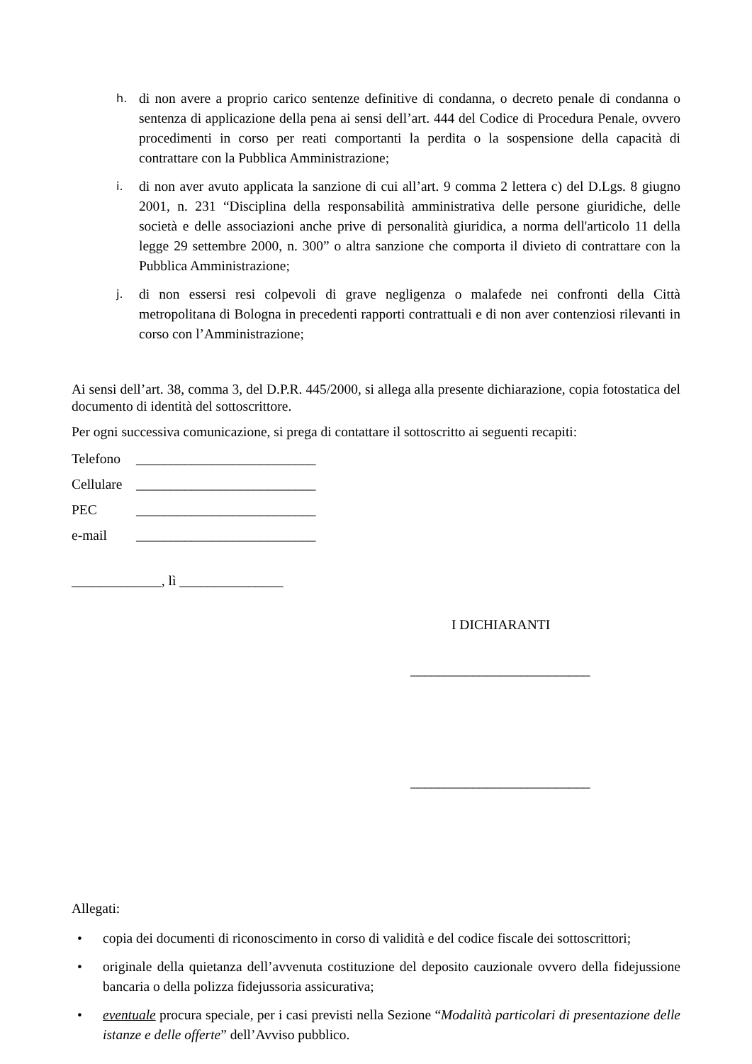h. di non avere a proprio carico sentenze definitive di condanna, o decreto penale di condanna o sentenza di applicazione della pena ai sensi dell’art. 444 del Codice di Procedura Penale, ovvero procedimenti in corso per reati comportanti la perdita o la sospensione della capacità di contrattare con la Pubblica Amministrazione;
i. di non aver avuto applicata la sanzione di cui all’art. 9 comma 2 lettera c) del D.Lgs. 8 giugno 2001, n. 231 “Disciplina della responsabilità amministrativa delle persone giuridiche, delle società e delle associazioni anche prive di personalità giuridica, a norma dell'articolo 11 della legge 29 settembre 2000, n. 300” o altra sanzione che comporta il divieto di contrattare con la Pubblica Amministrazione;
j. di non essersi resi colpevoli di grave negligenza o malafede nei confronti della Città metropolitana di Bologna in precedenti rapporti contrattuali e di non aver contenziosi rilevanti in corso con l’Amministrazione;
Ai sensi dell’art. 38, comma 3, del D.P.R. 445/2000, si allega alla presente dichiarazione, copia fotostatica del documento di identità del sottoscrittore.
Per ogni successiva comunicazione, si prega di contattare il sottoscritto ai seguenti recapiti:
Telefono __________________________
Cellulare __________________________
PEC __________________________
e-mail __________________________
_____________, lì _______________
I DICHIARANTI
__________________________
__________________________
Allegati:
• copia dei documenti di riconoscimento in corso di validità e del codice fiscale dei sottoscrittori;
• originale della quietanza dell’avvenuta costituzione del deposito cauzionale ovvero della fidejussione bancaria o della polizza fidejussoria assicurativa;
• eventuale procura speciale, per i casi previsti nella Sezione “Modalità particolari di presentazione delle istanze e delle offerte” dell’Avviso pubblico.